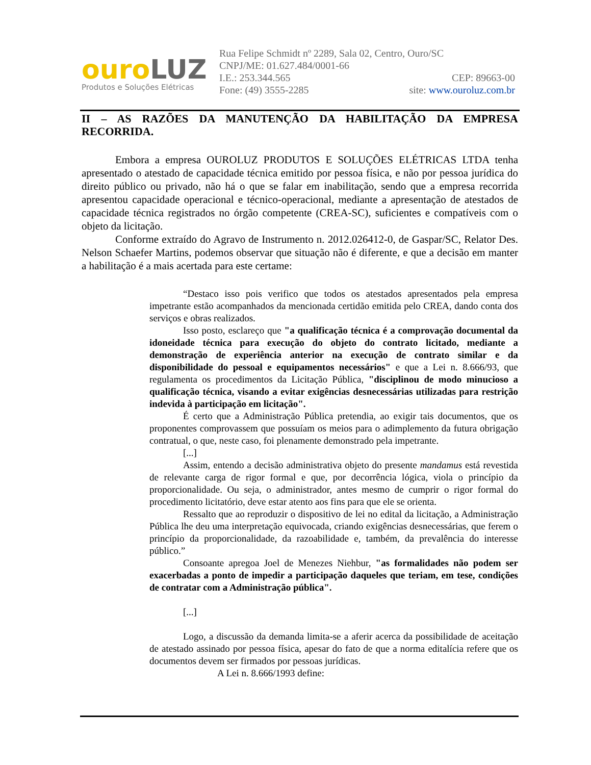ouroLUZ
Produtos e Soluções Elétricas
Rua Felipe Schmidt nº 2289, Sala 02, Centro, Ouro/SC
CNPJ/ME: 01.627.484/0001-66
I.E.: 253.344.565 CEP: 89663-00
Fone: (49) 3555-2285 site: www.ouroluz.com.br
II – AS RAZÕES DA MANUTENÇÃO DA HABILITAÇÃO DA EMPRESA RECORRIDA.
Embora a empresa OUROLUZ PRODUTOS E SOLUÇÕES ELÉTRICAS LTDA tenha apresentado o atestado de capacidade técnica emitido por pessoa física, e não por pessoa jurídica do direito público ou privado, não há o que se falar em inabilitação, sendo que a empresa recorrida apresentou capacidade operacional e técnico-operacional, mediante a apresentação de atestados de capacidade técnica registrados no órgão competente (CREA-SC), suficientes e compatíveis com o objeto da licitação.
Conforme extraído do Agravo de Instrumento n. 2012.026412-0, de Gaspar/SC, Relator Des. Nelson Schaefer Martins, podemos observar que situação não é diferente, e que a decisão em manter a habilitação é a mais acertada para este certame:
“Destaco isso pois verifico que todos os atestados apresentados pela empresa impetrante estão acompanhados da mencionada certidão emitida pelo CREA, dando conta dos serviços e obras realizados.
Isso posto, esclareço que "a qualificação técnica é a comprovação documental da idoneidade técnica para execução do objeto do contrato licitado, mediante a demonstração de experiência anterior na execução de contrato similar e da disponibilidade do pessoal e equipamentos necessários" e que a Lei n. 8.666/93, que regulamenta os procedimentos da Licitação Pública, "disciplinou de modo minucioso a qualificação técnica, visando a evitar exigências desnecessárias utilizadas para restrição indevida à participação em licitação".
É certo que a Administração Pública pretendia, ao exigir tais documentos, que os proponentes comprovassem que possuíam os meios para o adimplemento da futura obrigação contratual, o que, neste caso, foi plenamente demonstrado pela impetrante.
[...]
Assim, entendo a decisão administrativa objeto do presente mandamus está revestida de relevante carga de rigor formal e que, por decorrência lógica, viola o princípio da proporcionalidade. Ou seja, o administrador, antes mesmo de cumprir o rigor formal do procedimento licitatório, deve estar atento aos fins para que ele se orienta.
Ressalto que ao reproduzir o dispositivo de lei no edital da licitação, a Administração Pública lhe deu uma interpretação equivocada, criando exigências desnecessárias, que ferem o princípio da proporcionalidade, da razoabilidade e, também, da prevalência do interesse público.”
Consoante apregoa Joel de Menezes Niehbur, "as formalidades não podem ser exacerbadas a ponto de impedir a participação daqueles que teriam, em tese, condições de contratar com a Administração pública".
[...]
Logo, a discussão da demanda limita-se a aferir acerca da possibilidade de aceitação de atestado assinado por pessoa física, apesar do fato de que a norma editalícia refere que os documentos devem ser firmados por pessoas jurídicas.
A Lei n. 8.666/1993 define: